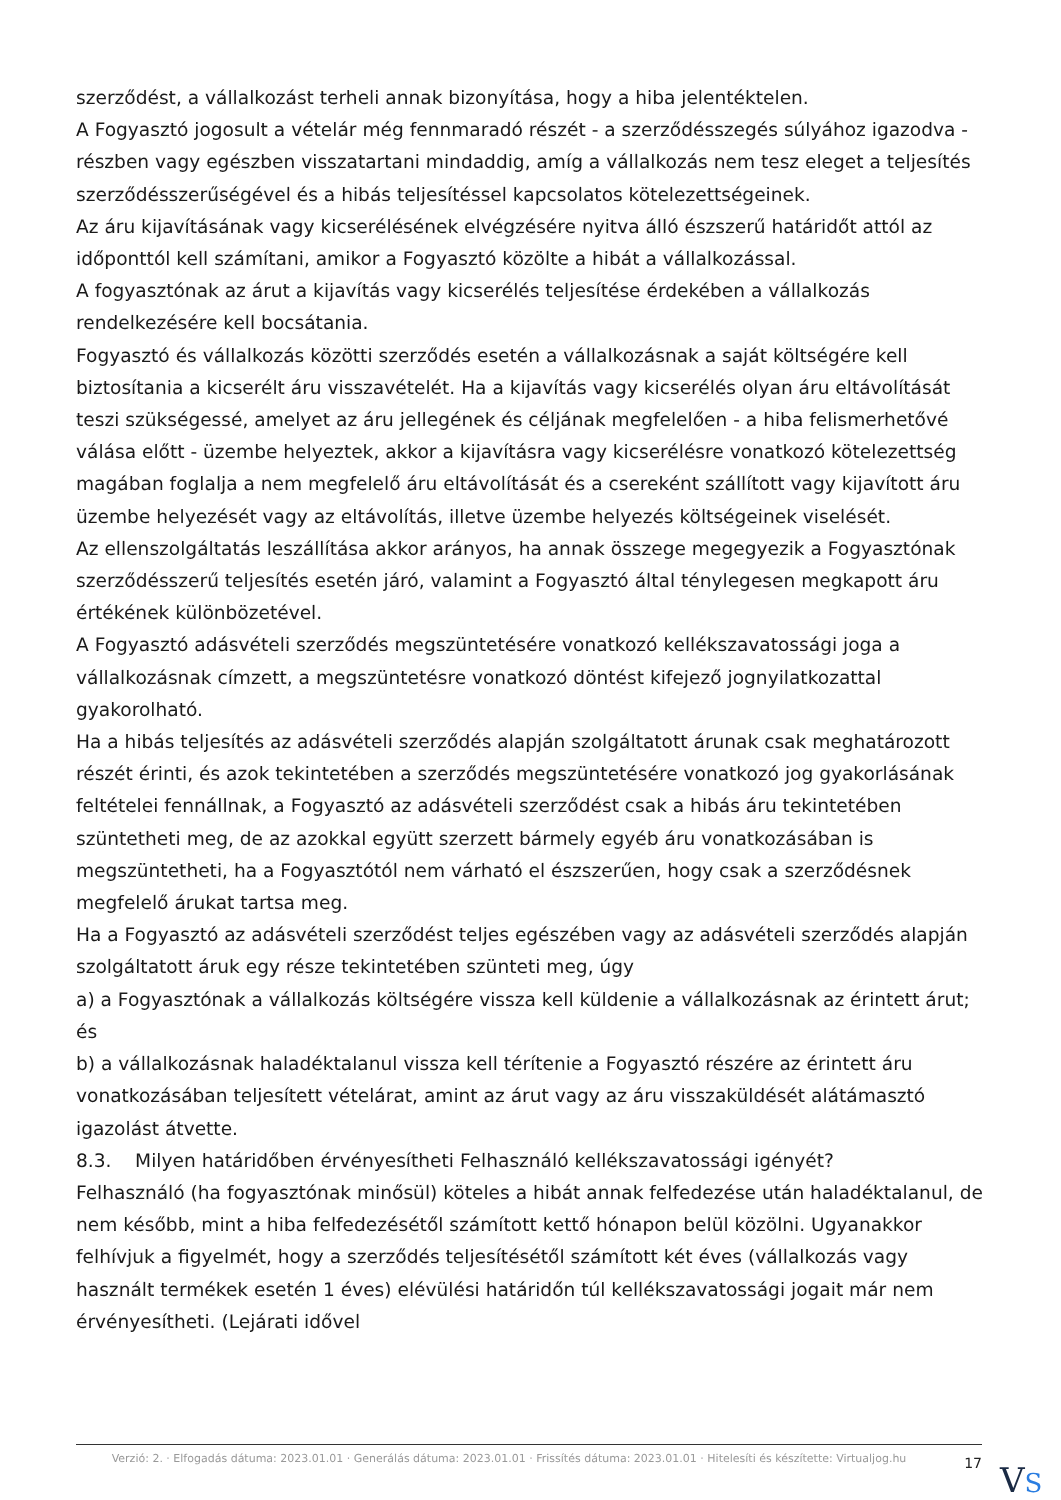szerződést, a vállalkozást terheli annak bizonyítása, hogy a hiba jelentéktelen.
A Fogyasztó jogosult a vételár még fennmaradó részét - a szerződésszegés súlyához igazodva - részben vagy egészben visszatartani mindaddig, amíg a vállalkozás nem tesz eleget a teljesítés szerződésszerűségével és a hibás teljesítéssel kapcsolatos kötelezettségeinek.
Az áru kijavításának vagy kicserélésének elvégzésére nyitva álló észszerű határidőt attól az időponttól kell számítani, amikor a Fogyasztó közölte a hibát a vállalkozással.
A fogyasztónak az árut a kijavítás vagy kicserélés teljesítése érdekében a vállalkozás rendelkezésére kell bocsátania.
Fogyasztó és vállalkozás közötti szerződés esetén a vállalkozásnak a saját költségére kell biztosítania a kicserélt áru visszavételét. Ha a kijavítás vagy kicserélés olyan áru eltávolítását teszi szükségessé, amelyet az áru jellegének és céljának megfelelően - a hiba felismerhetővé válása előtt - üzembe helyeztek, akkor a kijavításra vagy kicserélésre vonatkozó kötelezettség magában foglalja a nem megfelelő áru eltávolítását és a csereként szállított vagy kijavított áru üzembe helyezését vagy az eltávolítás, illetve üzembe helyezés költségeinek viselését.
Az ellenszolgáltatás leszállítása akkor arányos, ha annak összege megegyezik a Fogyasztónak szerződésszerű teljesítés esetén járó, valamint a Fogyasztó által ténylegesen megkapott áru értékének különbözetével.
A Fogyasztó adásvételi szerződés megszüntetésére vonatkozó kellékszavatossági joga a vállalkozásnak címzett, a megszüntetésre vonatkozó döntést kifejező jognyilatkozattal gyakorolható.
Ha a hibás teljesítés az adásvételi szerződés alapján szolgáltatott árunak csak meghatározott részét érinti, és azok tekintetében a szerződés megszüntetésére vonatkozó jog gyakorlásának feltételei fennállnak, a Fogyasztó az adásvételi szerződést csak a hibás áru tekintetében szüntetheti meg, de az azokkal együtt szerzett bármely egyéb áru vonatkozásában is megszüntetheti, ha a Fogyasztótól nem várható el észszerűen, hogy csak a szerződésnek megfelelő árukat tartsa meg.
Ha a Fogyasztó az adásvételi szerződést teljes egészében vagy az adásvételi szerződés alapján szolgáltatott áruk egy része tekintetében szünteti meg, úgy
a) a Fogyasztónak a vállalkozás költségére vissza kell küldenie a vállalkozásnak az érintett árut; és
b) a vállalkozásnak haladéktalanul vissza kell térítenie a Fogyasztó részére az érintett áru vonatkozásában teljesített vételárat, amint az árut vagy az áru visszaküldését alátámasztó igazolást átvette.
8.3. Milyen határidőben érvényesítheti Felhasználó kellékszavatossági igényét?
Felhasználó (ha fogyasztónak minősül) köteles a hibát annak felfedezése után haladéktalanul, de nem később, mint a hiba felfedezésétől számított kettő hónapon belül közölni. Ugyanakkor felhívjuk a figyelmét, hogy a szerződés teljesítésétől számított két éves (vállalkozás vagy használt termékek esetén 1 éves) elévülési határidőn túl kellékszavatossági jogait már nem érvényesítheti. (Lejárati idővel
Verzió: 2. · Elfogadás dátuma: 2023.01.01 · Generálás dátuma: 2023.01.01 · Frissítés dátuma: 2023.01.01 · Hitelesíti és készítette: Virtualjog.hu
17
VS